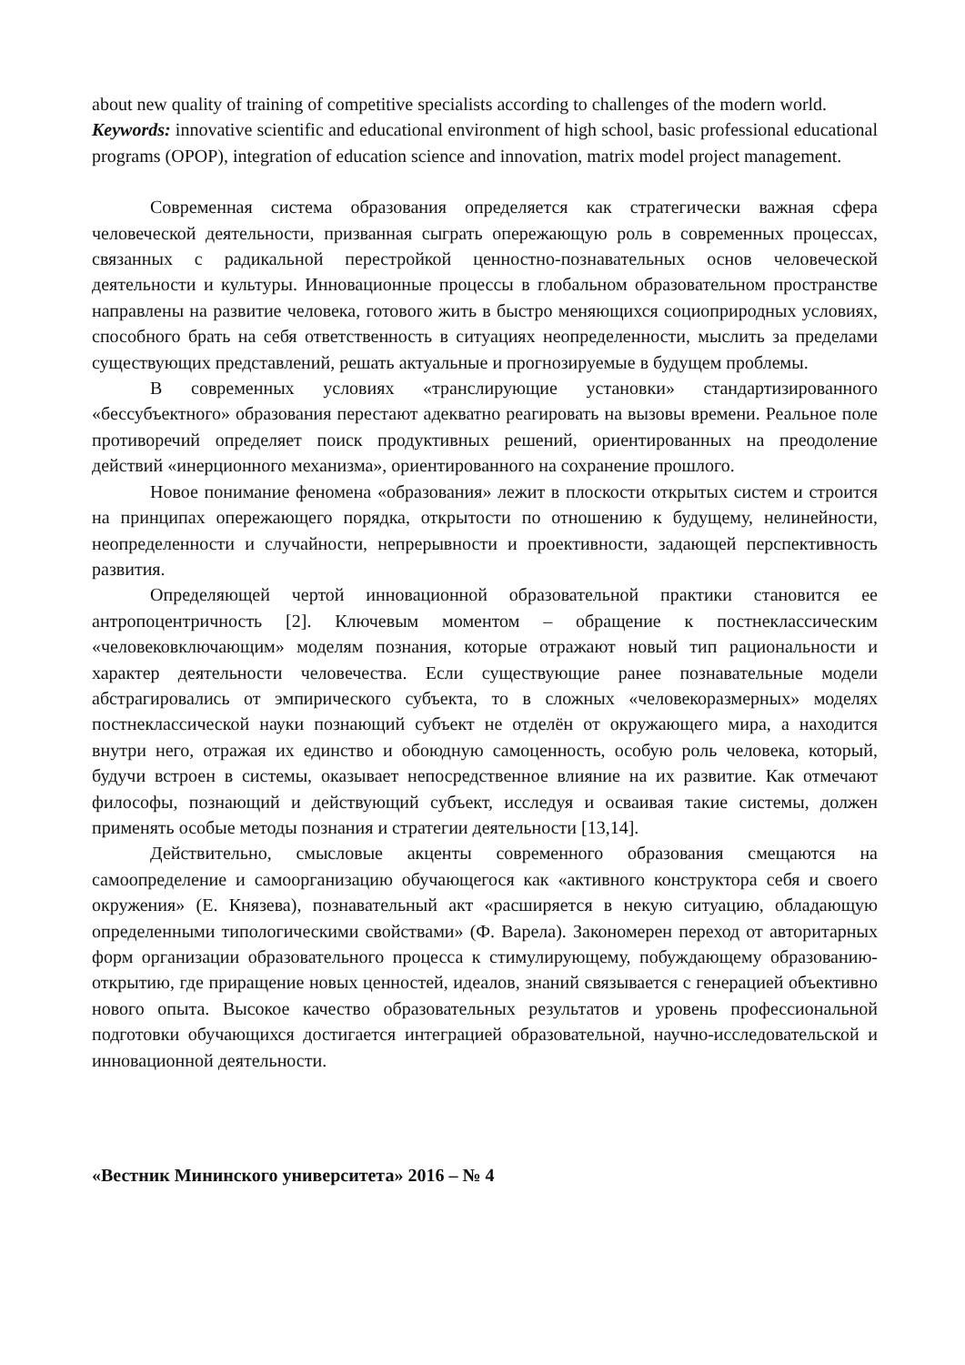about new quality of training of competitive specialists according to challenges of the modern world.
Keywords: innovative scientific and educational environment of high school, basic professional educational programs (OPOP), integration of education science and innovation, matrix model project management.
Современная система образования определяется как стратегически важная сфера человеческой деятельности, призванная сыграть опережающую роль в современных процессах, связанных с радикальной перестройкой ценностно-познавательных основ человеческой деятельности и культуры. Инновационные процессы в глобальном образовательном пространстве направлены на развитие человека, готового жить в быстро меняющихся социоприродных условиях, способного брать на себя ответственность в ситуациях неопределенности, мыслить за пределами существующих представлений, решать актуальные и прогнозируемые в будущем проблемы.
В современных условиях «транслирующие установки» стандартизированного «бессубъектного» образования перестают адекватно реагировать на вызовы времени. Реальное поле противоречий определяет поиск продуктивных решений, ориентированных на преодоление действий «инерционного механизма», ориентированного на сохранение прошлого.
Новое понимание феномена «образования» лежит в плоскости открытых систем и строится на принципах опережающего порядка, открытости по отношению к будущему, нелинейности, неопределенности и случайности, непрерывности и проективности, задающей перспективность развития.
Определяющей чертой инновационной образовательной практики становится ее антропоцентричность [2]. Ключевым моментом – обращение к постнеклассическим «человековключающим» моделям познания, которые отражают новый тип рациональности и характер деятельности человечества. Если существующие ранее познавательные модели абстрагировались от эмпирического субъекта, то в сложных «человекоразмерных» моделях постнеклассической науки познающий субъект не отделён от окружающего мира, а находится внутри него, отражая их единство и обоюдную самоценность, особую роль человека, который, будучи встроен в системы, оказывает непосредственное влияние на их развитие. Как отмечают философы, познающий и действующий субъект, исследуя и осваивая такие системы, должен применять особые методы познания и стратегии деятельности [13,14].
Действительно, смысловые акценты современного образования смещаются на самоопределение и самоорганизацию обучающегося как «активного конструктора себя и своего окружения» (Е. Князева), познавательный акт «расширяется в некую ситуацию, обладающую определенными типологическими свойствами» (Ф. Варела). Закономерен переход от авторитарных форм организации образовательного процесса к стимулирующему, побуждающему образованию-открытию, где приращение новых ценностей, идеалов, знаний связывается с генерацией объективно нового опыта. Высокое качество образовательных результатов и уровень профессиональной подготовки обучающихся достигается интеграцией образовательной, научно-исследовательской и инновационной деятельности.
«Вестник Мининского университета» 2016 – № 4